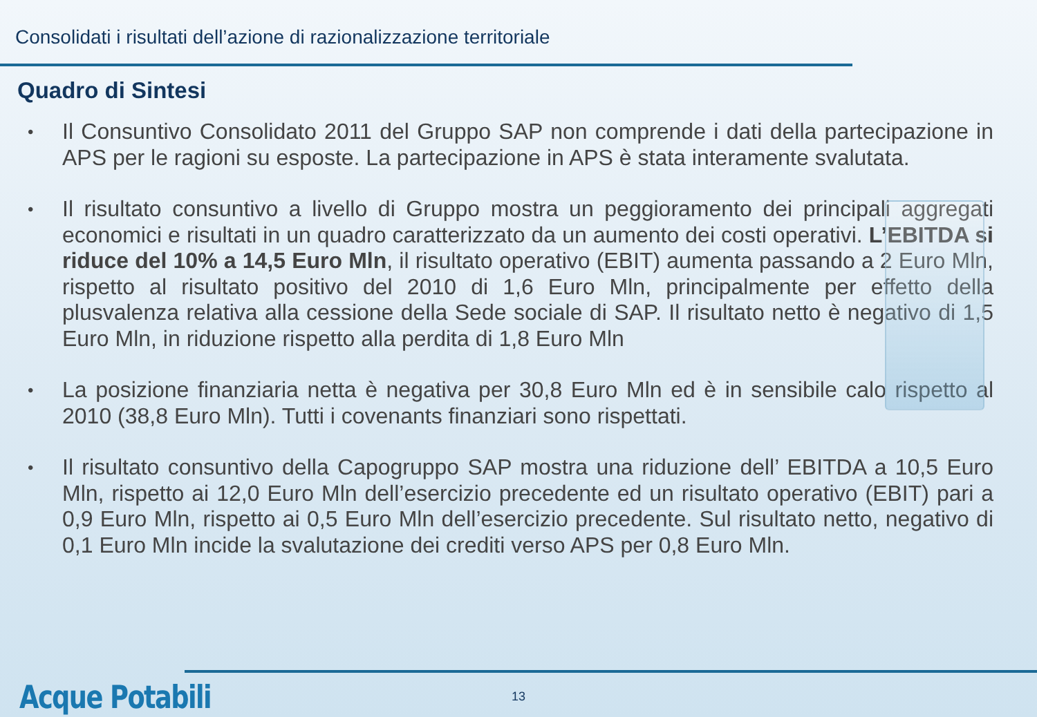Consolidati i risultati dell’azione di razionalizzazione territoriale
Quadro di Sintesi
• Il Consuntivo Consolidato 2011 del Gruppo SAP non comprende i dati della partecipazione in APS per le ragioni su esposte. La partecipazione in APS è stata interamente svalutata.
• Il risultato consuntivo a livello di Gruppo mostra un peggioramento dei principali aggregati economici e risultati in un quadro caratterizzato da un aumento dei costi operativi. L’EBITDA si riduce del 10% a 14,5 Euro Mln, il risultato operativo (EBIT) aumenta passando a 2 Euro Mln, rispetto al risultato positivo del 2010 di 1,6 Euro Mln, principalmente per effetto della plusvalenza relativa alla cessione della Sede sociale di SAP. Il risultato netto è negativo di 1,5 Euro Mln, in riduzione rispetto alla perdita di 1,8 Euro Mln
• La posizione finanziaria netta è negativa per 30,8 Euro Mln ed è in sensibile calo rispetto al 2010 (38,8 Euro Mln). Tutti i covenants finanziari sono rispettati.
• Il risultato consuntivo della Capogruppo SAP mostra una riduzione dell’ EBITDA a 10,5 Euro Mln, rispetto ai 12,0 Euro Mln dell’esercizio precedente ed un risultato operativo (EBIT) pari a 0,9 Euro Mln, rispetto ai 0,5 Euro Mln dell’esercizio precedente. Sul risultato netto, negativo di 0,1 Euro Mln incide la svalutazione dei crediti verso APS per 0,8 Euro Mln.
Acque Potabili 13